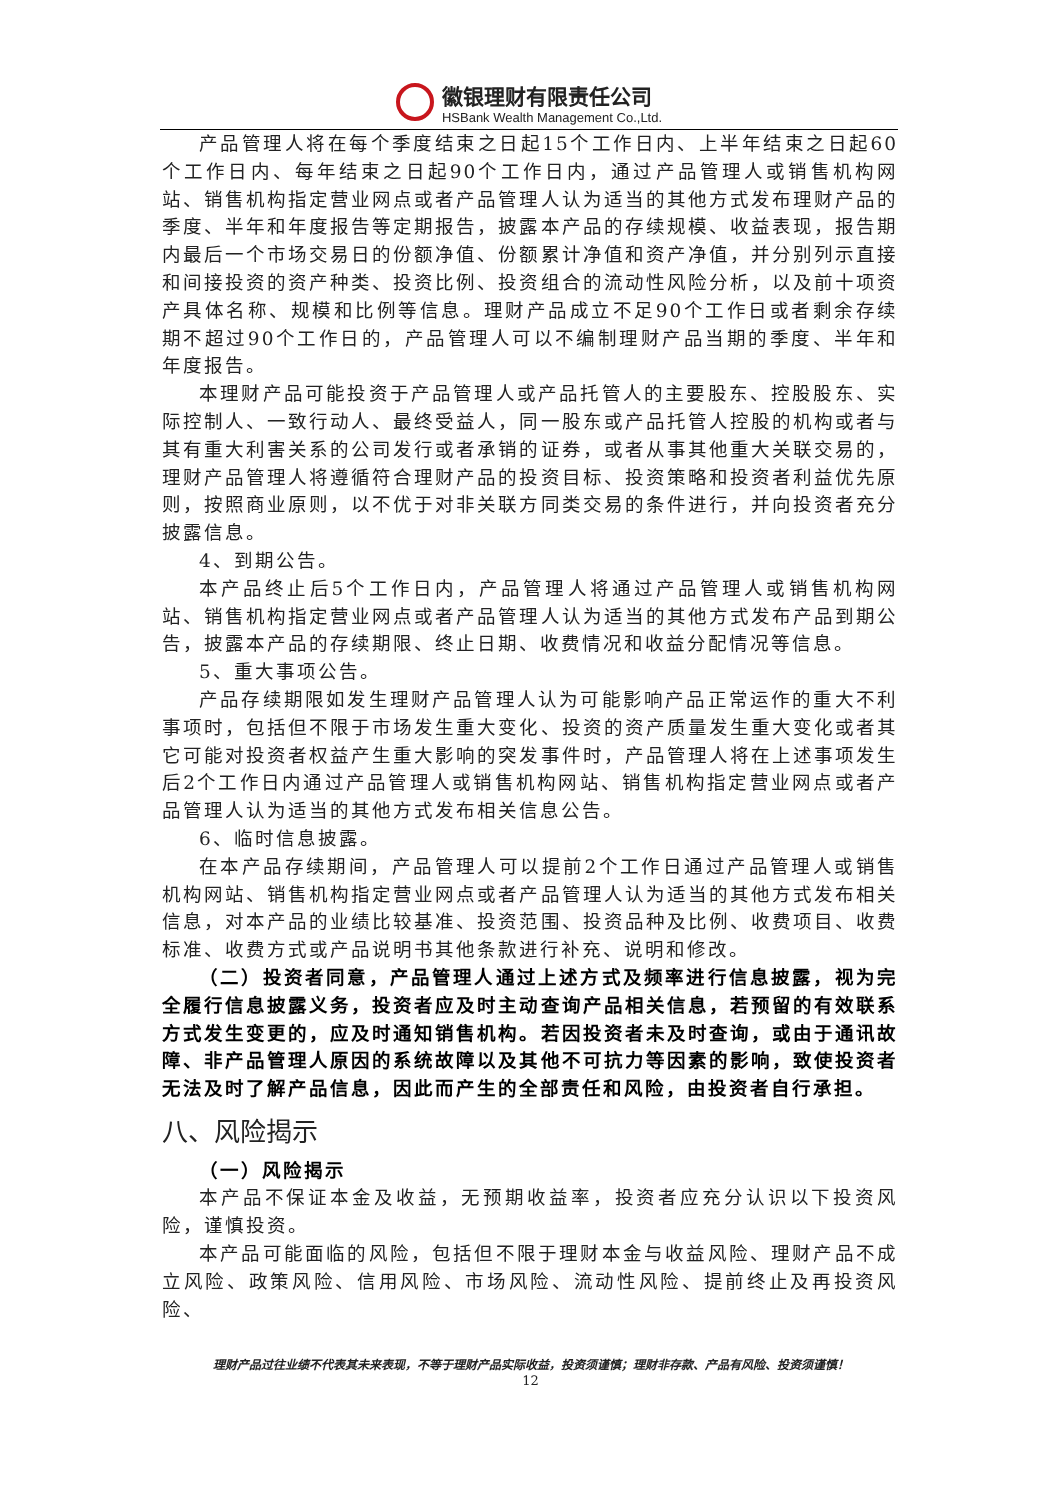徽银理财有限责任公司
HSBank Wealth Management Co.,Ltd.
产品管理人将在每个季度结束之日起15个工作日内、上半年结束之日起60个工作日内、每年结束之日起90个工作日内，通过产品管理人或销售机构网站、销售机构指定营业网点或者产品管理人认为适当的其他方式发布理财产品的季度、半年和年度报告等定期报告，披露本产品的存续规模、收益表现，报告期内最后一个市场交易日的份额净值、份额累计净值和资产净值，并分别列示直接和间接投资的资产种类、投资比例、投资组合的流动性风险分析，以及前十项资产具体名称、规模和比例等信息。理财产品成立不足90个工作日或者剩余存续期不超过90个工作日的，产品管理人可以不编制理财产品当期的季度、半年和年度报告。
本理财产品可能投资于产品管理人或产品托管人的主要股东、控股股东、实际控制人、一致行动人、最终受益人，同一股东或产品托管人控股的机构或者与其有重大利害关系的公司发行或者承销的证券，或者从事其他重大关联交易的，理财产品管理人将遵循符合理财产品的投资目标、投资策略和投资者利益优先原则，按照商业原则，以不优于对非关联方同类交易的条件进行，并向投资者充分披露信息。
4、到期公告。
本产品终止后5个工作日内，产品管理人将通过产品管理人或销售机构网站、销售机构指定营业网点或者产品管理人认为适当的其他方式发布产品到期公告，披露本产品的存续期限、终止日期、收费情况和收益分配情况等信息。
5、重大事项公告。
产品存续期限如发生理财产品管理人认为可能影响产品正常运作的重大不利事项时，包括但不限于市场发生重大变化、投资的资产质量发生重大变化或者其它可能对投资者权益产生重大影响的突发事件时，产品管理人将在上述事项发生后2个工作日内通过产品管理人或销售机构网站、销售机构指定营业网点或者产品管理人认为适当的其他方式发布相关信息公告。
6、临时信息披露。
在本产品存续期间，产品管理人可以提前2个工作日通过产品管理人或销售机构网站、销售机构指定营业网点或者产品管理人认为适当的其他方式发布相关信息，对本产品的业绩比较基准、投资范围、投资品种及比例、收费项目、收费标准、收费方式或产品说明书其他条款进行补充、说明和修改。
（二）投资者同意，产品管理人通过上述方式及频率进行信息披露，视为完全履行信息披露义务，投资者应及时主动查询产品相关信息，若预留的有效联系方式发生变更的，应及时通知销售机构。若因投资者未及时查询，或由于通讯故障、非产品管理人原因的系统故障以及其他不可抗力等因素的影响，致使投资者无法及时了解产品信息，因此而产生的全部责任和风险，由投资者自行承担。
八、风险揭示
（一）风险揭示
本产品不保证本金及收益，无预期收益率，投资者应充分认识以下投资风险，谨慎投资。
本产品可能面临的风险，包括但不限于理财本金与收益风险、理财产品不成立风险、政策风险、信用风险、市场风险、流动性风险、提前终止及再投资风险、
理财产品过往业绩不代表其未来表现，不等于理财产品实际收益，投资须谨慎；理财非存款、产品有风险、投资须谨慎！
12